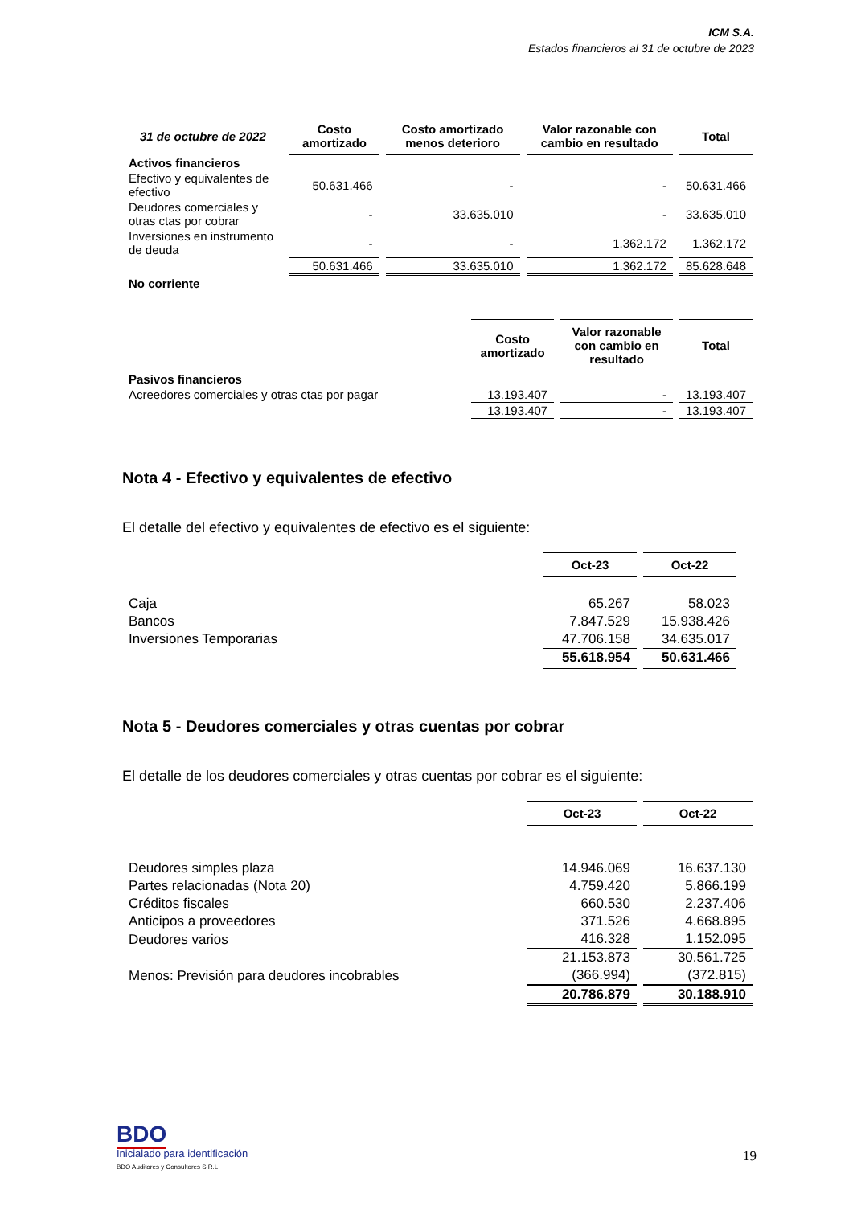ICM S.A.
Estados financieros al 31 de octubre de 2023
| 31 de octubre de 2022 | Costo amortizado | Costo amortizado menos deterioro | Valor razonable con cambio en resultado | Total |
| Activos financieros | | | | |
| Efectivo y equivalentes de efectivo | 50.631.466 | - | - | 50.631.466 |
| Deudores comerciales y otras ctas por cobrar | - | 33.635.010 | - | 33.635.010 |
| Inversiones en instrumento de deuda | - | - | 1.362.172 | 1.362.172 |
| | 50.631.466 | 33.635.010 | 1.362.172 | 85.628.648 |
| No corriente | | | | |
| | Costo amortizado | Valor razonable con cambio en resultado | Total |
| Pasivos financieros | | | |
| Acreedores comerciales y otras ctas por pagar | 13.193.407 | - | 13.193.407 |
| | 13.193.407 | - | 13.193.407 |
Nota 4 - Efectivo y equivalentes de efectivo
El detalle del efectivo y equivalentes de efectivo es el siguiente:
| | Oct-23 | Oct-22 |
| Caja | 65.267 | 58.023 |
| Bancos | 7.847.529 | 15.938.426 |
| Inversiones Temporarias | 47.706.158 | 34.635.017 |
| | 55.618.954 | 50.631.466 |
Nota 5 - Deudores comerciales y otras cuentas por cobrar
El detalle de los deudores comerciales y otras cuentas por cobrar es el siguiente:
| | Oct-23 | Oct-22 |
| Deudores simples plaza | 14.946.069 | 16.637.130 |
| Partes relacionadas (Nota 20) | 4.759.420 | 5.866.199 |
| Créditos fiscales | 660.530 | 2.237.406 |
| Anticipos a proveedores | 371.526 | 4.668.895 |
| Deudores varios | 416.328 | 1.152.095 |
| | 21.153.873 | 30.561.725 |
| Menos: Previsión para deudores incobrables | (366.994) | (372.815) |
| | 20.786.879 | 30.188.910 |
BDO
Inicialado para identificación
BDO Auditores y Consultores S.R.L.
19